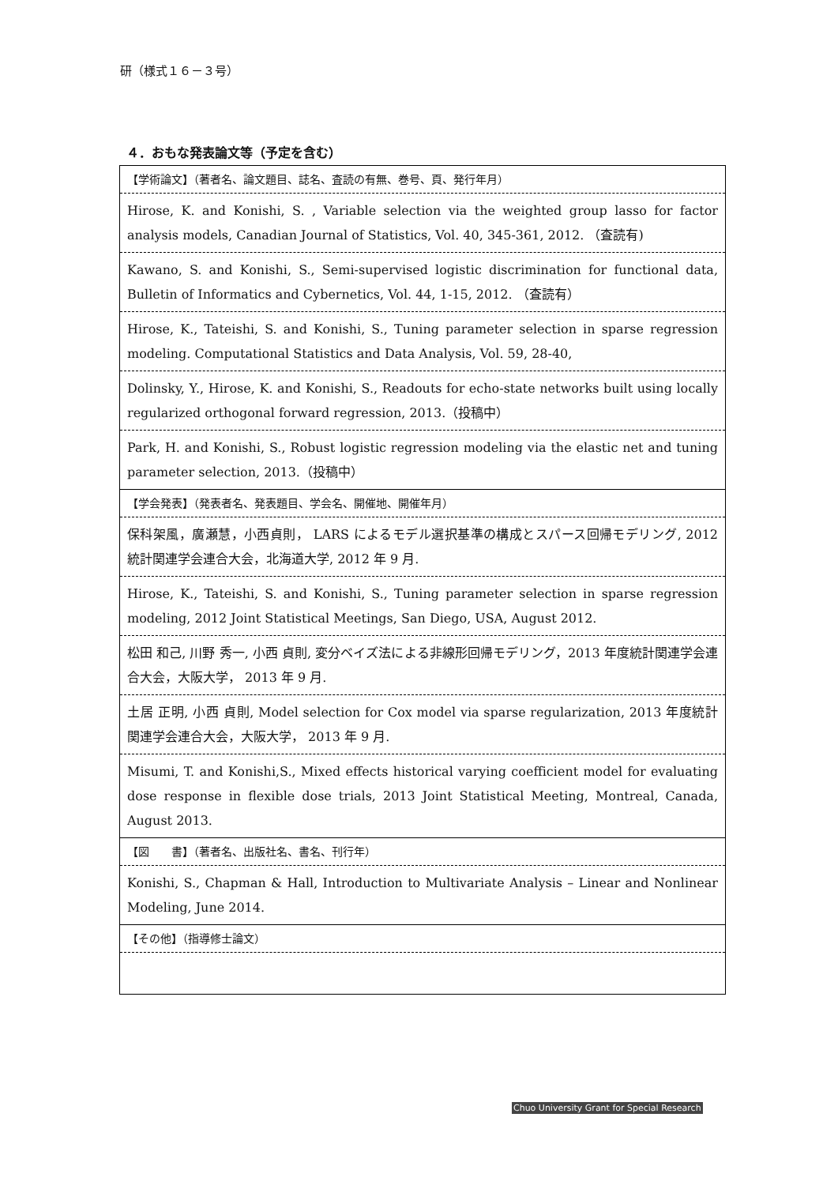研（様式１６－３号）
４．おもな発表論文等（予定を含む）
| 【学術論文】（著者名、論文題目、誌名、査読の有無、巻号、頁、発行年月） |
| Hirose, K. and Konishi, S. , Variable selection via the weighted group lasso for factor analysis models, Canadian Journal of Statistics, Vol. 40, 345-361, 2012. （査読有) |
| Kawano, S. and Konishi, S., Semi-supervised logistic discrimination for functional data, Bulletin of Informatics and Cybernetics, Vol. 44, 1-15, 2012. （査読有） |
| Hirose, K., Tateishi, S. and Konishi, S., Tuning parameter selection in sparse regression modeling. Computational Statistics and Data Analysis, Vol. 59, 28-40, |
| Dolinsky, Y., Hirose, K. and Konishi, S., Readouts for echo-state networks built using locally regularized orthogonal forward regression, 2013.（投稿中） |
| Park, H. and Konishi, S., Robust logistic regression modeling via the elastic net and tuning parameter selection, 2013.（投稿中） |
| 【学会発表】（発表者名、発表題目、学会名、開催地、開催年月） |
| 保科架風，廣瀬慧，小西貞則， LARS によるモデル選択基準の構成とスパース回帰モデリング, 2012 統計関連学会連合大会，北海道大学, 2012 年 9 月. |
| Hirose, K., Tateishi, S. and Konishi, S., Tuning parameter selection in sparse regression modeling, 2012 Joint Statistical Meetings, San Diego, USA, August 2012. |
| 松田 和己, 川野 秀一, 小西 貞則, 変分ベイズ法による非線形回帰モデリング，2013 年度統計関連学会連合大会，大阪大学， 2013 年 9 月. |
| 土居 正明, 小西 貞則, Model selection for Cox model via sparse regularization, 2013 年度統計関連学会連合大会，大阪大学， 2013 年 9 月. |
| Misumi, T. and Konishi,S., Mixed effects historical varying coefficient model for evaluating dose response in flexible dose trials, 2013 Joint Statistical Meeting, Montreal, Canada, August 2013. |
| 【図 書】（著者名、出版社名、書名、刊行年） |
| Konishi, S., Chapman & Hall, Introduction to Multivariate Analysis – Linear and Nonlinear Modeling, June 2014. |
| 【その他】（指導修士論文） |
Chuo University Grant for Special Research